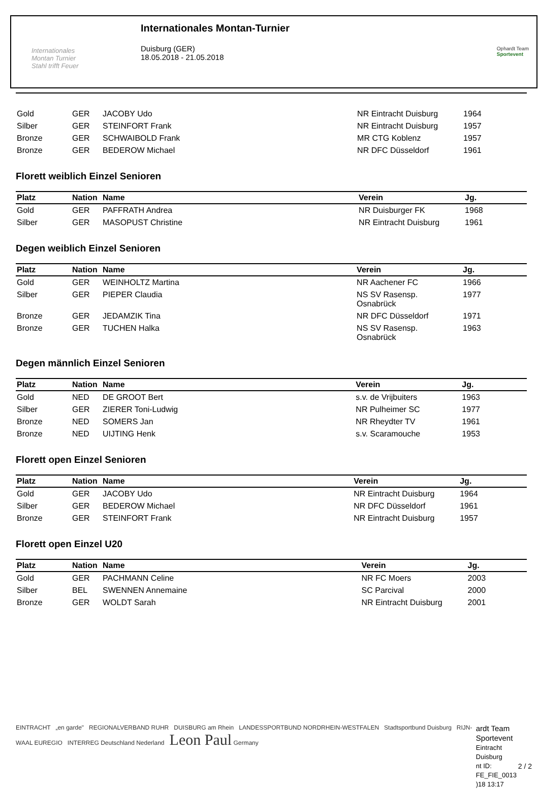Internationales
Montan Turnier
Stahl trifft Feuer
Internationales Montan-Turnier
Duisburg (GER)
18.05.2018 - 21.05.2018
Ophardt Team
Sportevent
| Gold | GER | JACOBY Udo | NR Eintracht Duisburg | 1964 |
| Silber | GER | STEINFORT Frank | NR Eintracht Duisburg | 1957 |
| Bronze | GER | SCHWAIBOLD Frank | MR CTG Koblenz | 1957 |
| Bronze | GER | BEDEROW Michael | NR DFC Düsseldorf | 1961 |
Florett weiblich Einzel Senioren
| Platz | Nation | Name | Verein | Jg. |
| --- | --- | --- | --- | --- |
| Gold | GER | PAFFRATH Andrea | NR Duisburger FK | 1968 |
| Silber | GER | MASOPUST Christine | NR Eintracht Duisburg | 1961 |
Degen weiblich Einzel Senioren
| Platz | Nation | Name | Verein | Jg. |
| --- | --- | --- | --- | --- |
| Gold | GER | WEINHOLTZ Martina | NR Aachener FC | 1966 |
| Silber | GER | PIEPER Claudia | NS SV Rasensp. Osnabrück | 1977 |
| Bronze | GER | JEDAMZIK Tina | NR DFC Düsseldorf | 1971 |
| Bronze | GER | TUCHEN Halka | NS SV Rasensp. Osnabrück | 1963 |
Degen männlich Einzel Senioren
| Platz | Nation | Name | Verein | Jg. |
| --- | --- | --- | --- | --- |
| Gold | NED | DE GROOT Bert | s.v. de Vrijbuiters | 1963 |
| Silber | GER | ZIERER Toni-Ludwig | NR Pulheimer SC | 1977 |
| Bronze | NED | SOMERS Jan | NR Rheydter TV | 1961 |
| Bronze | NED | UIJTING Henk | s.v. Scaramouche | 1953 |
Florett open Einzel Senioren
| Platz | Nation | Name | Verein | Jg. |
| --- | --- | --- | --- | --- |
| Gold | GER | JACOBY Udo | NR Eintracht Duisburg | 1964 |
| Silber | GER | BEDEROW Michael | NR DFC Düsseldorf | 1961 |
| Bronze | GER | STEINFORT Frank | NR Eintracht Duisburg | 1957 |
Florett open Einzel U20
| Platz | Nation | Name | Verein | Jg. |
| --- | --- | --- | --- | --- |
| Gold | GER | PACHMANN Celine | NR FC Moers | 2003 |
| Silber | BEL | SWENNEN Annemaine | SC Parcival | 2000 |
| Bronze | GER | WOLDT Sarah | NR Eintracht Duisburg | 2001 |
EINTRACHT „en garde" REGIONALVERBAND RUHR DUISBURG am Rhein LANDESSPORTBUND NORDRHEIN-WESTFALEN Stadtsportbund Duisburg RIJN-WAAL EUREGIO INTERREG Deutschland Nederland Leon Paul Germany
ardt Team Sportevent
Eintracht Duisburg
nt ID: FE_FIE_0013
)18 13:17
2 / 2